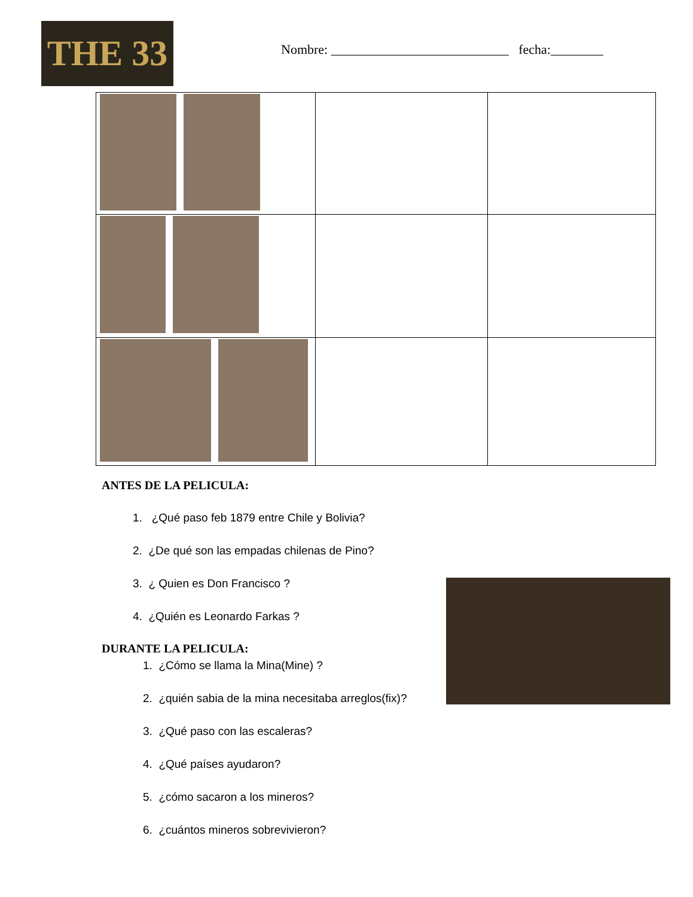THE 33
Nombre: ___________________________ fecha:________
ANTES DE LA PELICULA:
1. ¿Qué paso feb 1879 entre Chile y Bolivia?
2. ¿De qué son las empadas chilenas de Pino?
3. ¿ Quien es Don Francisco ?
4. ¿Quién es Leonardo Farkas ?
DURANTE LA PELICULA:
1. ¿Cómo se llama la Mina(Mine) ?
2. ¿quién sabia de la mina necesitaba arreglos(fix)?
3. ¿Qué paso con las escaleras?
4. ¿Qué países ayudaron?
5. ¿cómo sacaron a los mineros?
6. ¿cuántos mineros sobrevivieron?